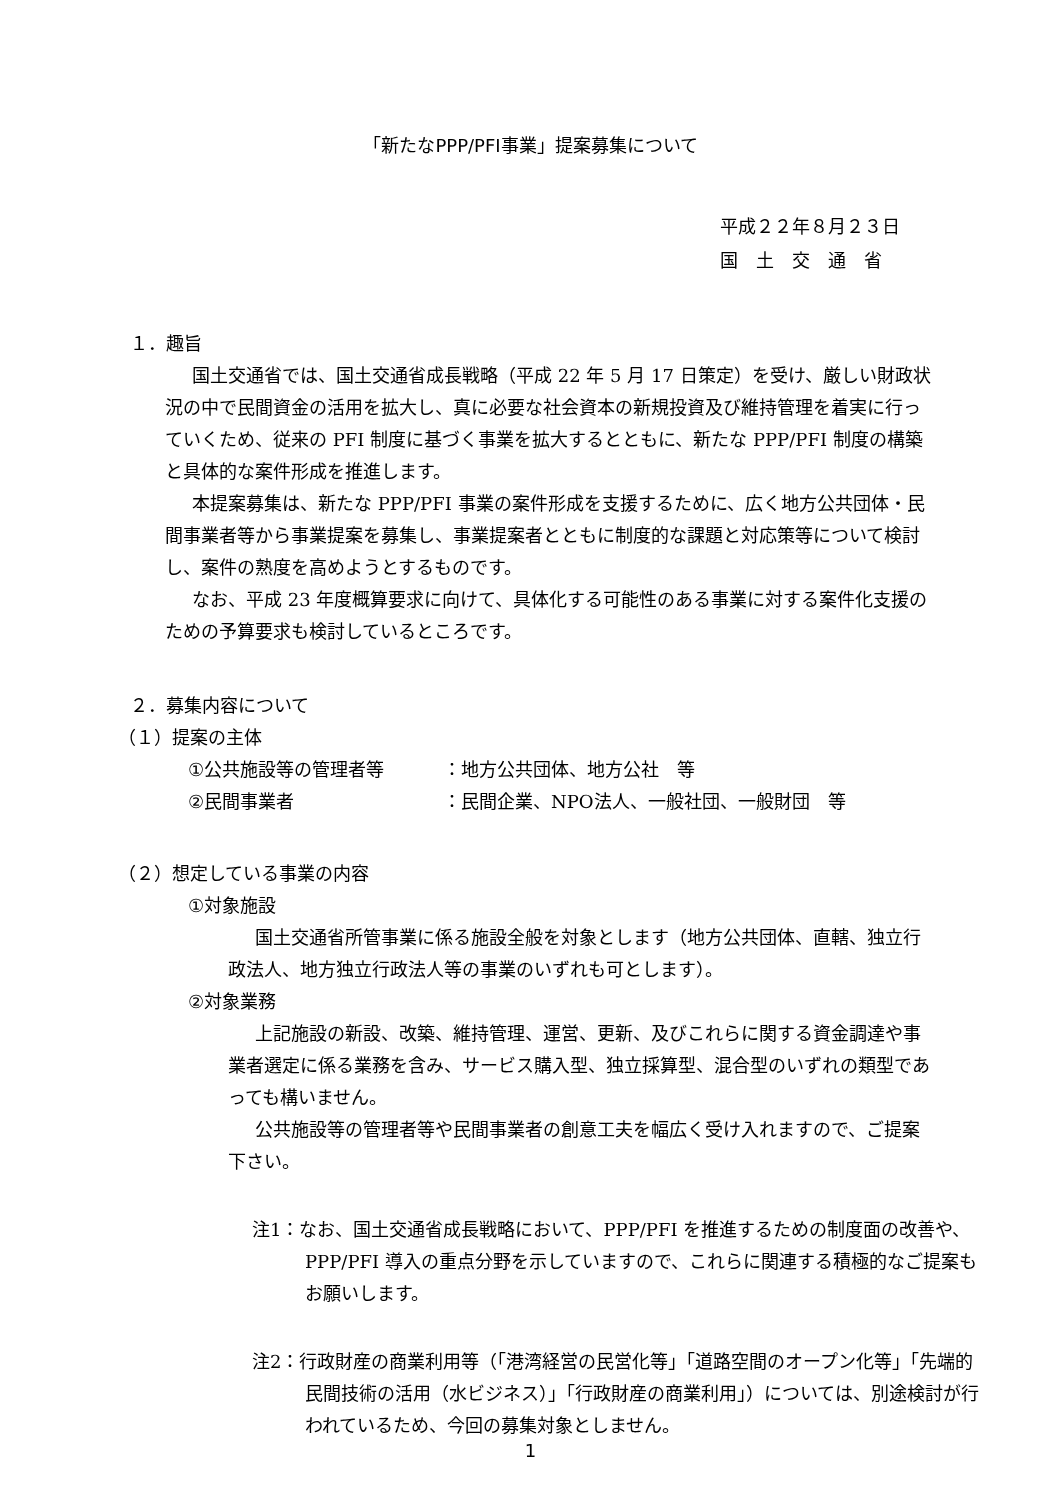「新たなPPP/PFI事業」提案募集について
平成２２年８月２３日
国　土　交　通　省
１．趣旨
国土交通省では、国土交通省成長戦略（平成 22 年 5 月 17 日策定）を受け、厳しい財政状況の中で民間資金の活用を拡大し、真に必要な社会資本の新規投資及び維持管理を着実に行っていくため、従来の PFI 制度に基づく事業を拡大するとともに、新たな PPP/PFI 制度の構築と具体的な案件形成を推進します。
本提案募集は、新たな PPP/PFI 事業の案件形成を支援するために、広く地方公共団体・民間事業者等から事業提案を募集し、事業提案者とともに制度的な課題と対応策等について検討し、案件の熟度を高めようとするものです。
なお、平成 23 年度概算要求に向けて、具体化する可能性のある事業に対する案件化支援のための予算要求も検討しているところです。
２．募集内容について
（１）提案の主体
①公共施設等の管理者等 ：地方公共団体、地方公社　等
②民間事業者 ：民間企業、NPO法人、一般社団、一般財団　等
（２）想定している事業の内容
①対象施設
国土交通省所管事業に係る施設全般を対象とします（地方公共団体、直轄、独立行政法人、地方独立行政法人等の事業のいずれも可とします）。
②対象業務
上記施設の新設、改築、維持管理、運営、更新、及びこれらに関する資金調達や事業者選定に係る業務を含み、サービス購入型、独立採算型、混合型のいずれの類型であっても構いません。
公共施設等の管理者等や民間事業者の創意工夫を幅広く受け入れますので、ご提案下さい。
注1：なお、国土交通省成長戦略において、PPP/PFI を推進するための制度面の改善や、PPP/PFI 導入の重点分野を示していますので、これらに関連する積極的なご提案もお願いします。
注2：行政財産の商業利用等（「港湾経営の民営化等」「道路空間のオープン化等」「先端的民間技術の活用（水ビジネス）」「行政財産の商業利用」）については、別途検討が行われているため、今回の募集対象としません。
1